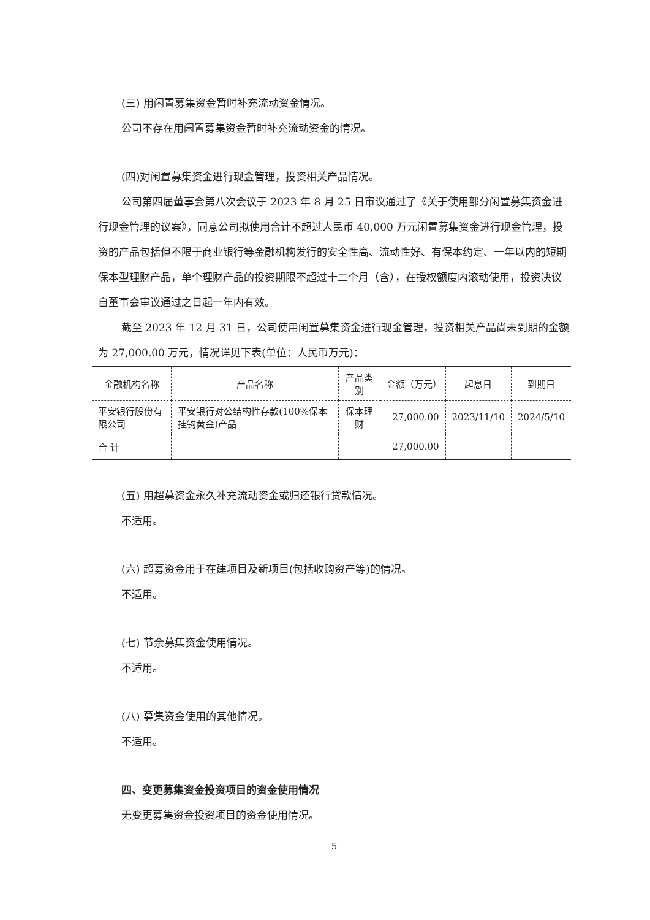(三) 用闲置募集资金暂时补充流动资金情况。
公司不存在用闲置募集资金暂时补充流动资金的情况。
(四)对闲置募集资金进行现金管理，投资相关产品情况。
公司第四届董事会第八次会议于 2023 年 8 月 25 日审议通过了《关于使用部分闲置募集资金进行现金管理的议案》，同意公司拟使用合计不超过人民币 40,000 万元闲置募集资金进行现金管理，投资的产品包括但不限于商业银行等金融机构发行的安全性高、流动性好、有保本约定、一年以内的短期保本型理财产品，单个理财产品的投资期限不超过十二个月（含），在授权额度内滚动使用，投资决议自董事会审议通过之日起一年内有效。
截至 2023 年 12 月 31 日，公司使用闲置募集资金进行现金管理，投资相关产品尚未到期的金额为 27,000.00 万元，情况详见下表(单位：人民币万元)：
| 金融机构名称 | 产品名称 | 产品类别 | 金额（万元） | 起息日 | 到期日 |
| 平安银行股份有限公司 | 平安银行对公结构性存款(100%保本挂钩黄金)产品 | 保本理财 | 27,000.00 | 2023/11/10 | 2024/5/10 |
| 合 计 | | | 27,000.00 | | |
(五) 用超募资金永久补充流动资金或归还银行贷款情况。
不适用。
(六) 超募资金用于在建项目及新项目(包括收购资产等)的情况。
不适用。
(七) 节余募集资金使用情况。
不适用。
(八) 募集资金使用的其他情况。
不适用。
四、变更募集资金投资项目的资金使用情况
无变更募集资金投资项目的资金使用情况。
5